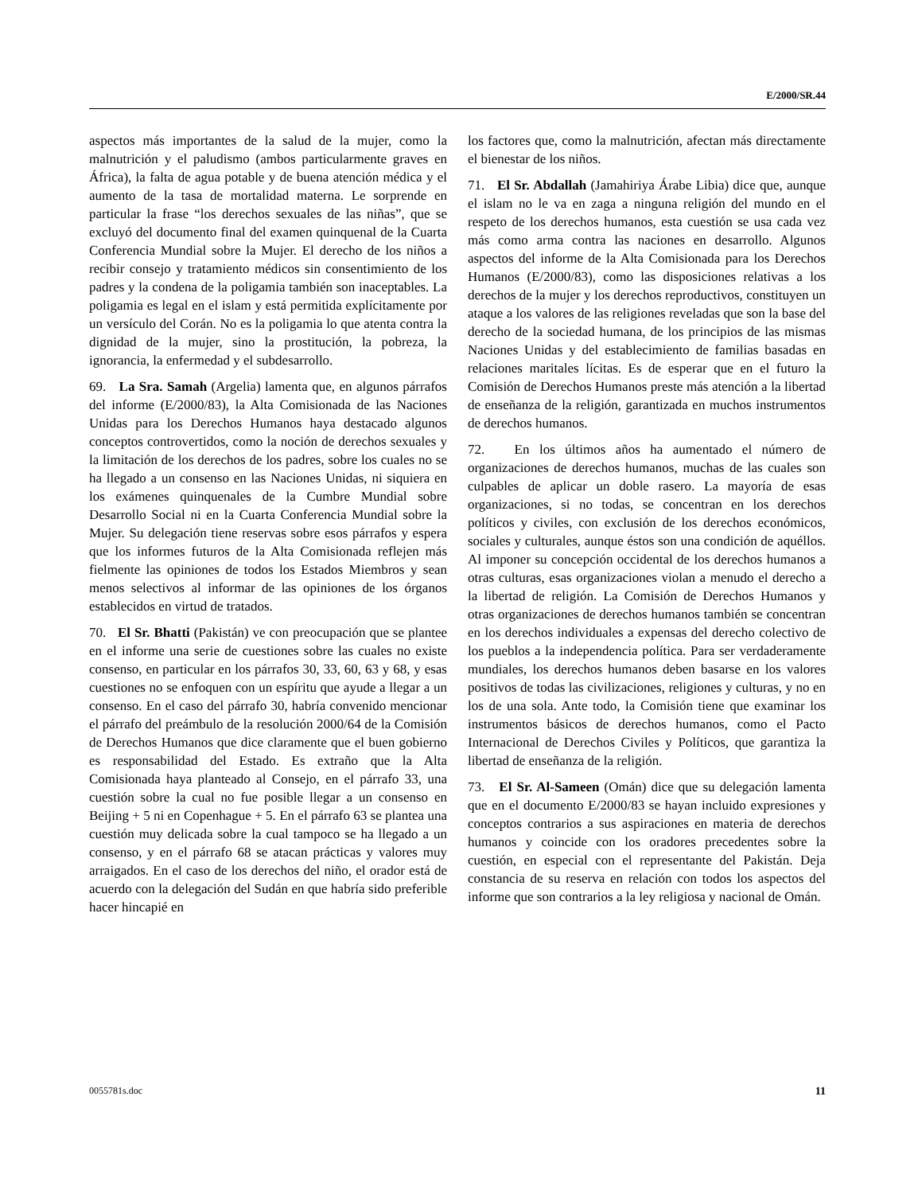E/2000/SR.44
aspectos más importantes de la salud de la mujer, como la malnutrición y el paludismo (ambos particularmente graves en África), la falta de agua potable y de buena atención médica y el aumento de la tasa de mortalidad materna. Le sorprende en particular la frase “los derechos sexuales de las niñas”, que se excluyó del documento final del examen quinquenal de la Cuarta Conferencia Mundial sobre la Mujer. El derecho de los niños a recibir consejo y tratamiento médicos sin consentimiento de los padres y la condena de la poligamia también son inaceptables. La poligamia es legal en el islam y está permitida explícitamente por un versículo del Corán. No es la poligamia lo que atenta contra la dignidad de la mujer, sino la prostitución, la pobreza, la ignorancia, la enfermedad y el subdesarrollo.
69. La Sra. Samah (Argelia) lamenta que, en algunos párrafos del informe (E/2000/83), la Alta Comisionada de las Naciones Unidas para los Derechos Humanos haya destacado algunos conceptos controvertidos, como la noción de derechos sexuales y la limitación de los derechos de los padres, sobre los cuales no se ha llegado a un consenso en las Naciones Unidas, ni siquiera en los exámenes quinquenales de la Cumbre Mundial sobre Desarrollo Social ni en la Cuarta Conferencia Mundial sobre la Mujer. Su delegación tiene reservas sobre esos párrafos y espera que los informes futuros de la Alta Comisionada reflejen más fielmente las opiniones de todos los Estados Miembros y sean menos selectivos al informar de las opiniones de los órganos establecidos en virtud de tratados.
70. El Sr. Bhatti (Pakistán) ve con preocupación que se plantee en el informe una serie de cuestiones sobre las cuales no existe consenso, en particular en los párrafos 30, 33, 60, 63 y 68, y esas cuestiones no se enfoquen con un espíritu que ayude a llegar a un consenso. En el caso del párrafo 30, habría convenido mencionar el párrafo del preámbulo de la resolución 2000/64 de la Comisión de Derechos Humanos que dice claramente que el buen gobierno es responsabilidad del Estado. Es extraño que la Alta Comisionada haya planteado al Consejo, en el párrafo 33, una cuestión sobre la cual no fue posible llegar a un consenso en Beijing + 5 ni en Copenhague + 5. En el párrafo 63 se plantea una cuestión muy delicada sobre la cual tampoco se ha llegado a un consenso, y en el párrafo 68 se atacan prácticas y valores muy arraigados. En el caso de los derechos del niño, el orador está de acuerdo con la delegación del Sudán en que habría sido preferible hacer hincapié en
los factores que, como la malnutrición, afectan más directamente el bienestar de los niños.
71. El Sr. Abdallah (Jamahiriya Árabe Libia) dice que, aunque el islam no le va en zaga a ninguna religión del mundo en el respeto de los derechos humanos, esta cuestión se usa cada vez más como arma contra las naciones en desarrollo. Algunos aspectos del informe de la Alta Comisionada para los Derechos Humanos (E/2000/83), como las disposiciones relativas a los derechos de la mujer y los derechos reproductivos, constituyen un ataque a los valores de las religiones reveladas que son la base del derecho de la sociedad humana, de los principios de las mismas Naciones Unidas y del establecimiento de familias basadas en relaciones maritales lícitas. Es de esperar que en el futuro la Comisión de Derechos Humanos preste más atención a la libertad de enseñanza de la religión, garantizada en muchos instrumentos de derechos humanos.
72. En los últimos años ha aumentado el número de organizaciones de derechos humanos, muchas de las cuales son culpables de aplicar un doble rasero. La mayoría de esas organizaciones, si no todas, se concentran en los derechos políticos y civiles, con exclusión de los derechos económicos, sociales y culturales, aunque éstos son una condición de aquéllos. Al imponer su concepción occidental de los derechos humanos a otras culturas, esas organizaciones violan a menudo el derecho a la libertad de religión. La Comisión de Derechos Humanos y otras organizaciones de derechos humanos también se concentran en los derechos individuales a expensas del derecho colectivo de los pueblos a la independencia política. Para ser verdaderamente mundiales, los derechos humanos deben basarse en los valores positivos de todas las civilizaciones, religiones y culturas, y no en los de una sola. Ante todo, la Comisión tiene que examinar los instrumentos básicos de derechos humanos, como el Pacto Internacional de Derechos Civiles y Políticos, que garantiza la libertad de enseñanza de la religión.
73. El Sr. Al-Sameen (Omán) dice que su delegación lamenta que en el documento E/2000/83 se hayan incluido expresiones y conceptos contrarios a sus aspiraciones en materia de derechos humanos y coincide con los oradores precedentes sobre la cuestión, en especial con el representante del Pakistán. Deja constancia de su reserva en relación con todos los aspectos del informe que son contrarios a la ley religiosa y nacional de Omán.
0055781s.doc 11